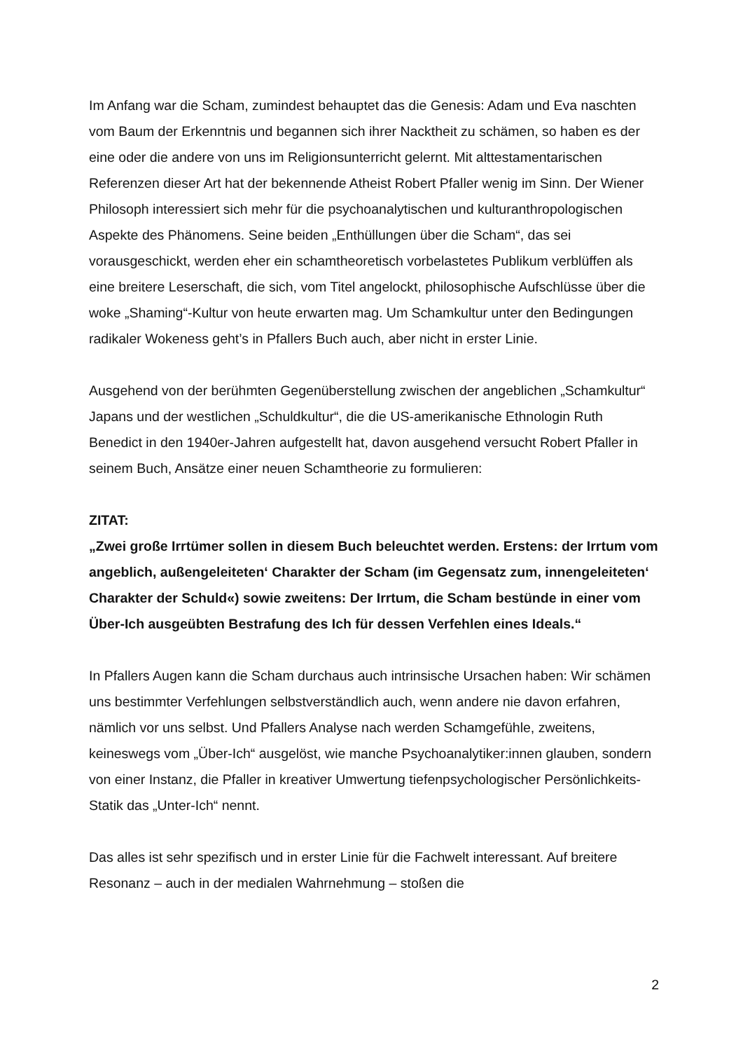Im Anfang war die Scham, zumindest behauptet das die Genesis: Adam und Eva naschten vom Baum der Erkenntnis und begannen sich ihrer Nacktheit zu schämen, so haben es der eine oder die andere von uns im Religionsunterricht gelernt. Mit alttestamentarischen Referenzen dieser Art hat der bekennende Atheist Robert Pfaller wenig im Sinn. Der Wiener Philosoph interessiert sich mehr für die psychoanalytischen und kulturanthropologischen Aspekte des Phänomens. Seine beiden „Enthüllungen über die Scham“, das sei vorausgeschickt, werden eher ein schamtheoretisch vorbelastetes Publikum verblüffen als eine breitere Leserschaft, die sich, vom Titel angelockt, philosophische Aufschlüsse über die woke „Shaming“-Kultur von heute erwarten mag. Um Schamkultur unter den Bedingungen radikaler Wokeness geht’s in Pfallers Buch auch, aber nicht in erster Linie.
Ausgehend von der berühmten Gegenüberstellung zwischen der angeblichen „Schamkultur“ Japans und der westlichen „Schuldkultur“, die die US-amerikanische Ethnologin Ruth Benedict in den 1940er-Jahren aufgestellt hat, davon ausgehend versucht Robert Pfaller in seinem Buch, Ansätze einer neuen Schamtheorie zu formulieren:
ZITAT:
„Zwei große Irrtümer sollen in diesem Buch beleuchtet werden. Erstens: der Irrtum vom angeblich, außengeleiteten‘ Charakter der Scham (im Gegensatz zum, innengeleiteten‘ Charakter der Schuld«) sowie zweitens: Der Irrtum, die Scham bestünde in einer vom Über-Ich ausgeübten Bestrafung des Ich für dessen Verfehlen eines Ideals.“
In Pfallers Augen kann die Scham durchaus auch intrinsische Ursachen haben: Wir schämen uns bestimmter Verfehlungen selbstverständlich auch, wenn andere nie davon erfahren, nämlich vor uns selbst. Und Pfallers Analyse nach werden Schamgefühle, zweitens, keineswegs vom „Über-Ich“ ausgelöst, wie manche Psychoanalytiker:innen glauben, sondern von einer Instanz, die Pfaller in kreativer Umwertung tiefenpsychologischer Persönlichkeits-Statik das „Unter-Ich“ nennt.
Das alles ist sehr spezifisch und in erster Linie für die Fachwelt interessant. Auf breitere Resonanz – auch in der medialen Wahrnehmung – stoßen die
2